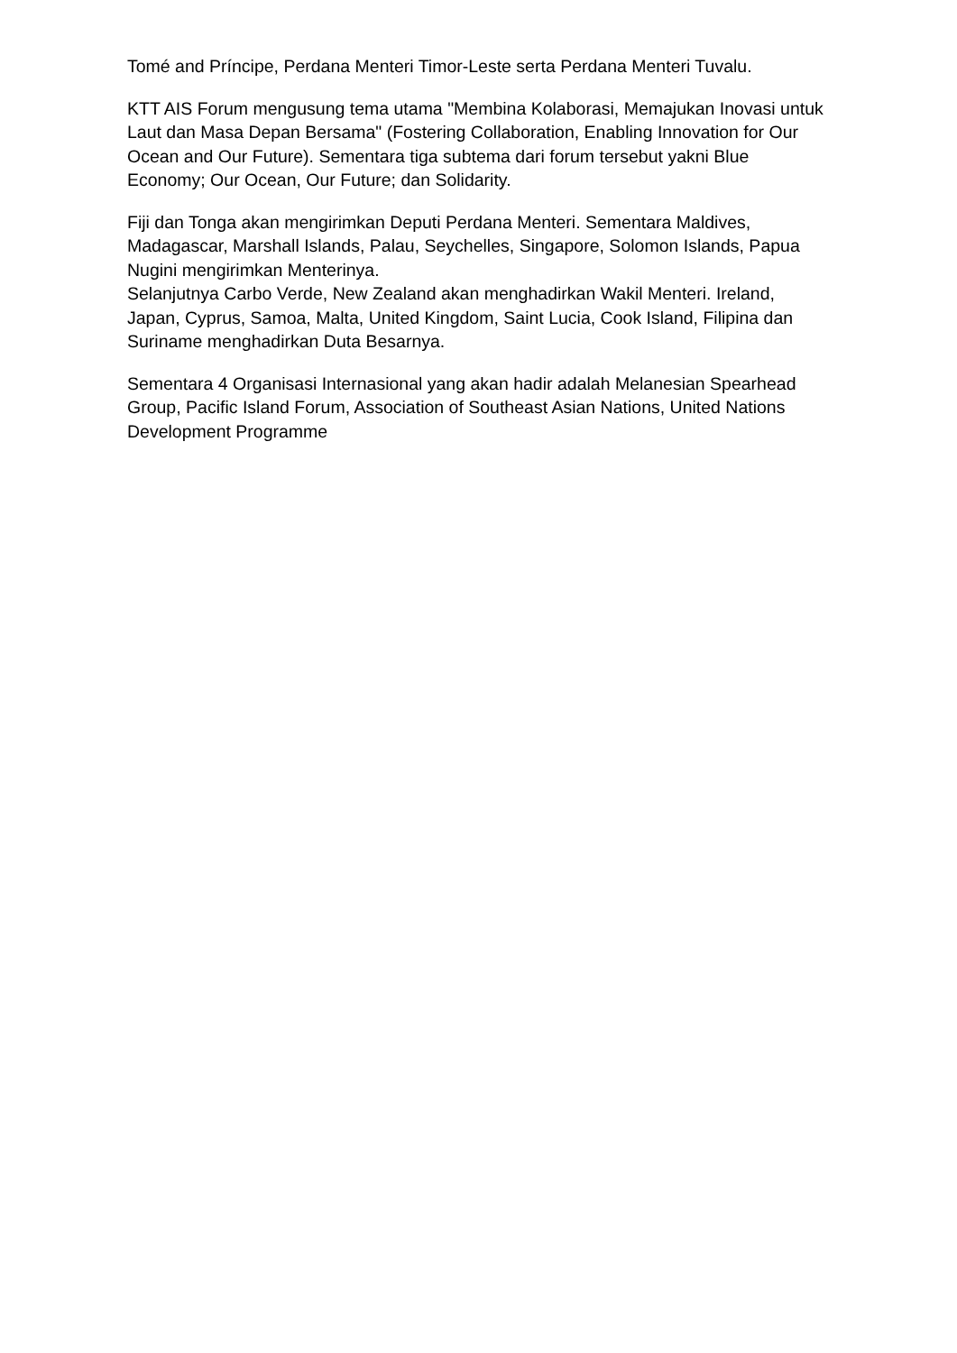Tomé and Príncipe, Perdana Menteri Timor-Leste serta Perdana Menteri Tuvalu.
KTT AIS Forum mengusung tema utama "Membina Kolaborasi, Memajukan Inovasi untuk Laut dan Masa Depan Bersama" (Fostering Collaboration, Enabling Innovation for Our Ocean and Our Future). Sementara tiga subtema dari forum tersebut yakni Blue Economy; Our Ocean, Our Future; dan Solidarity.
Fiji dan Tonga akan mengirimkan Deputi Perdana Menteri. Sementara Maldives, Madagascar, Marshall Islands, Palau, Seychelles, Singapore, Solomon Islands, Papua Nugini mengirimkan Menterinya.
Selanjutnya Carbo Verde, New Zealand akan menghadirkan Wakil Menteri. Ireland, Japan, Cyprus, Samoa, Malta, United Kingdom, Saint Lucia, Cook Island, Filipina dan Suriname menghadirkan Duta Besarnya.
Sementara 4 Organisasi Internasional yang akan hadir adalah Melanesian Spearhead Group, Pacific Island Forum, Association of Southeast Asian Nations, United Nations Development Programme